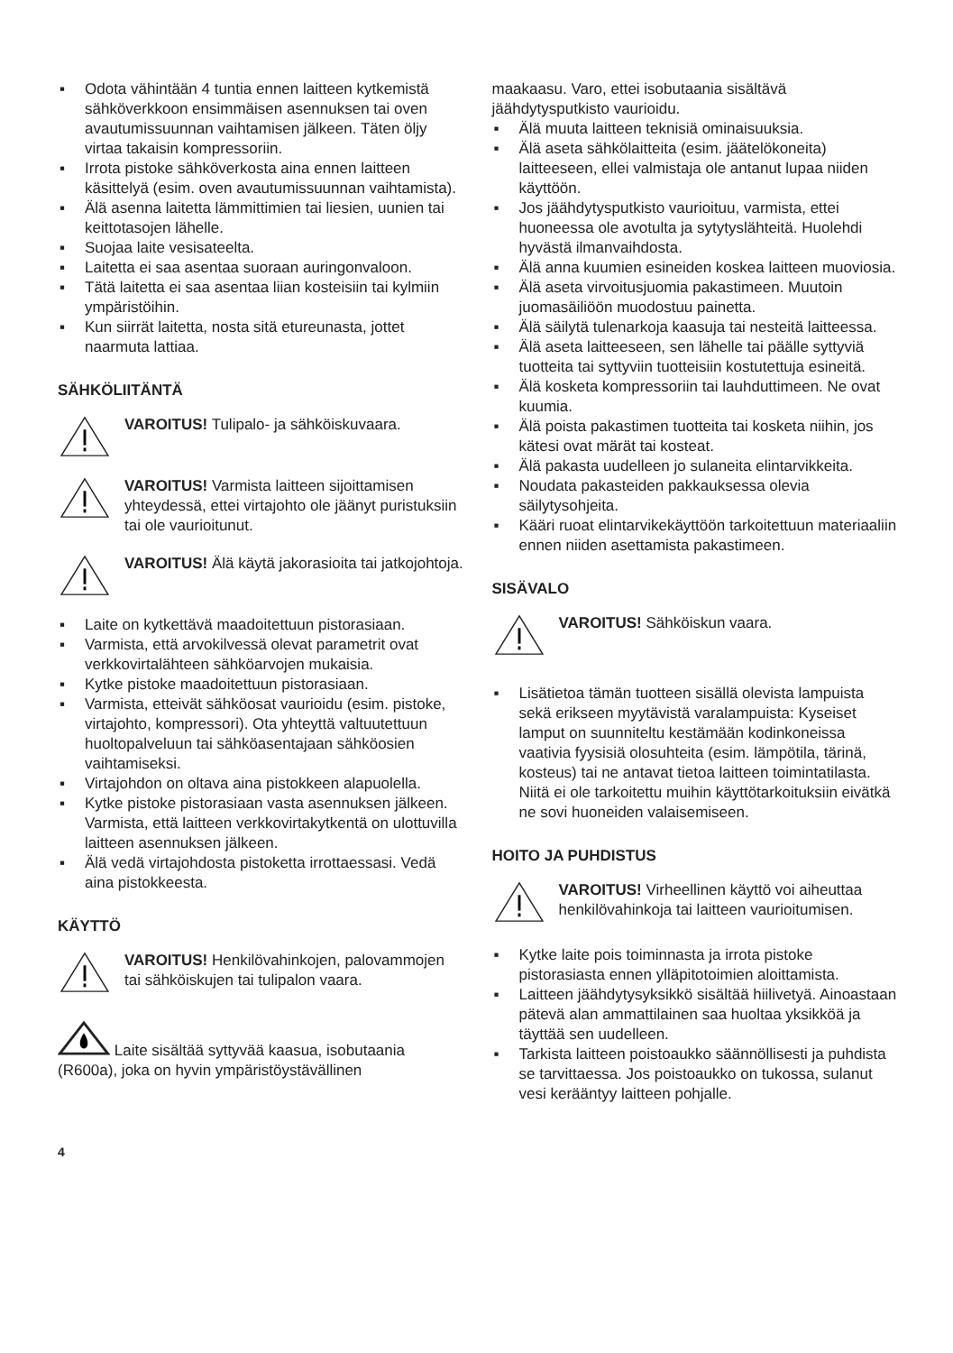▪ Odota vähintään 4 tuntia ennen laitteen kytkemistä sähköverkkoon ensimmäisen asennuksen tai oven avautumissuunnan vaihtamisen jälkeen. Täten öljy virtaa takaisin kompressoriin.
▪ Irrota pistoke sähköverkosta aina ennen laitteen käsittelyä (esim. oven avautumissuunnan vaihtamista).
▪ Älä asenna laitetta lämmittimien tai liesien, uunien tai keittotasojen lähelle.
▪ Suojaa laite vesisateelta.
▪ Laitetta ei saa asentaa suoraan auringonvaloon.
▪ Tätä laitetta ei saa asentaa liian kosteisiin tai kylmiin ympäristöihin.
▪ Kun siirrät laitetta, nosta sitä etureunasta, jottet naarmuta lattiaa.
SÄHKÖLIITÄNTÄ
VAROITUS! Tulipalo- ja sähköiskuvaara.
VAROITUS! Varmista laitteen sijoittamisen yhteydessä, ettei virtajohto ole jäänyt puristuksiin tai ole vaurioitunut.
VAROITUS! Älä käytä jakorasioita tai jatkojohtoja.
▪ Laite on kytkettävä maadoitettuun pistorasiaan.
▪ Varmista, että arvokilvessä olevat parametrit ovat verkkovirtalähteen sähköarvojen mukaisia.
▪ Kytke pistoke maadoitettuun pistorasiaan.
▪ Varmista, etteivät sähköosat vaurioidu (esim. pistoke, virtajohto, kompressori). Ota yhteyttä valtuutettuun huoltopalveluun tai sähköasentajaan sähköosien vaihtamiseksi.
▪ Virtajohdon on oltava aina pistokkeen alapuolella.
▪ Kytke pistoke pistorasiaan vasta asennuksen jälkeen. Varmista, että laitteen verkkovirtakytkentä on ulottuvilla laitteen asennuksen jälkeen.
▪ Älä vedä virtajohdosta pistoketta irrottaessasi. Vedä aina pistokkeesta.
KÄYTTÖ
VAROITUS! Henkilövahinkojen, palovammojen tai sähköiskujen tai tulipalon vaara.
Laite sisältää syttyvää kaasua, isobutaania (R600a), joka on hyvin ympäristöystävällinen
maakaasu. Varo, ettei isobutaania sisältävä jäähdytysputkisto vaurioidu.
▪ Älä muuta laitteen teknisiä ominaisuuksia.
▪ Älä aseta sähkölaitteita (esim. jäätelökoneita) laitteeseen, ellei valmistaja ole antanut lupaa niiden käyttöön.
▪ Jos jäähdytysputkisto vaurioituu, varmista, ettei huoneessa ole avotulta ja sytytyslähteitä. Huolehdi hyvästä ilmanvaihdosta.
▪ Älä anna kuumien esineiden koskea laitteen muoviosia.
▪ Älä aseta virvoitusjuomia pakastimeen. Muutoin juomasäiliöön muodostuu painetta.
▪ Älä säilytä tulenarkoja kaasuja tai nesteitä laitteessa.
▪ Älä aseta laitteeseen, sen lähelle tai päälle syttyviä tuotteita tai syttyviin tuotteisiin kostutettuja esineitä.
▪ Älä kosketa kompressoriin tai lauhduttimeen. Ne ovat kuumia.
▪ Älä poista pakastimen tuotteita tai kosketa niihin, jos kätesi ovat märät tai kosteat.
▪ Älä pakasta uudelleen jo sulaneita elintarvikkeita.
▪ Noudata pakasteiden pakkauksessa olevia säilytysohjeita.
▪ Kääri ruoat elintarvikekäyttöön tarkoitettuun materiaaliin ennen niiden asettamista pakastimeen.
SISÄVALO
VAROITUS! Sähköiskun vaara.
▪ Lisätietoa tämän tuotteen sisällä olevista lampuista sekä erikseen myytävistä varalampuista: Kyseiset lamput on suunniteltu kestämään kodinkoneissa vaativia fyysisiä olosuhteita (esim. lämpötila, tärinä, kosteus) tai ne antavat tietoa laitteen toimintatilasta. Niitä ei ole tarkoitettu muihin käyttötarkoituksiin eivätkä ne sovi huoneiden valaisemiseen.
HOITO JA PUHDISTUS
VAROITUS! Virheellinen käyttö voi aiheuttaa henkilövahinkoja tai laitteen vaurioitumisen.
▪ Kytke laite pois toiminnasta ja irrota pistoke pistorasiasta ennen ylläpitotoimien aloittamista.
▪ Laitteen jäähdytysyksikkö sisältää hiilivetyä. Ainoastaan pätevä alan ammattilainen saa huoltaa yksikköä ja täyttää sen uudelleen.
▪ Tarkista laitteen poistoaukko säännöllisesti ja puhdista se tarvittaessa. Jos poistoaukko on tukossa, sulanut vesi kerääntyy laitteen pohjalle.
4